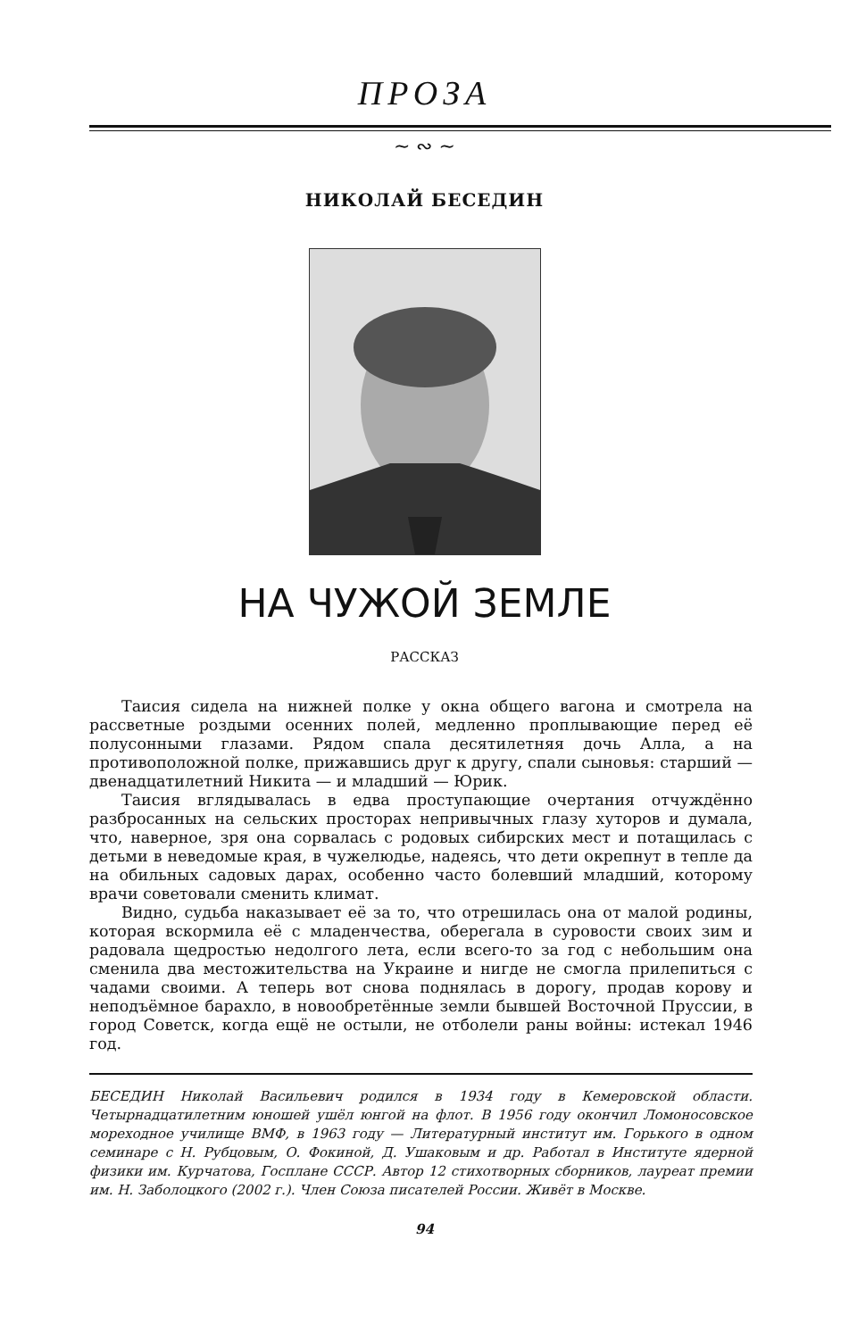ПРОЗА
~ ∾ ~
НИКОЛАЙ БЕСЕДИН
НА ЧУЖОЙ ЗЕМЛЕ
РАССКАЗ
Таисия сидела на нижней полке у окна общего вагона и смотрела на рассветные роздыми осенних полей, медленно проплывающие перед её полусонными глазами. Рядом спала десятилетняя дочь Алла, а на противоположной полке, прижавшись друг к другу, спали сыновья: старший — двенадцатилетний Никита — и младший — Юрик.
Таисия вглядывалась в едва проступающие очертания отчуждённо разбросанных на сельских просторах непривычных глазу хуторов и думала, что, наверное, зря она сорвалась с родовых сибирских мест и потащилась с детьми в неведомые края, в чужелюдье, надеясь, что дети окрепнут в тепле да на обильных садовых дарах, особенно часто болевший младший, которому врачи советовали сменить климат.
Видно, судьба наказывает её за то, что отрешилась она от малой родины, которая вскормила её с младенчества, оберегала в суровости своих зим и радовала щедростью недолгого лета, если всего-то за год с небольшим она сменила два местожительства на Украине и нигде не смогла прилепиться с чадами своими. А теперь вот снова поднялась в дорогу, продав корову и неподъёмное барахло, в новообретённые земли бывшей Восточной Пруссии, в город Советск, когда ещё не остыли, не отболели раны войны: истекал 1946 год.
БЕСЕДИН Николай Васильевич родился в 1934 году в Кемеровской области. Четырнадцатилетним юношей ушёл юнгой на флот. В 1956 году окончил Ломоносовское мореходное училище ВМФ, в 1963 году — Литературный институт им. Горького в одном семинаре с Н. Рубцовым, О. Фокиной, Д. Ушаковым и др. Работал в Институте ядерной физики им. Курчатова, Госплане СССР. Автор 12 стихотворных сборников, лауреат премии им. Н. Заболоцкого (2002 г.). Член Союза писателей России. Живёт в Москве.
94